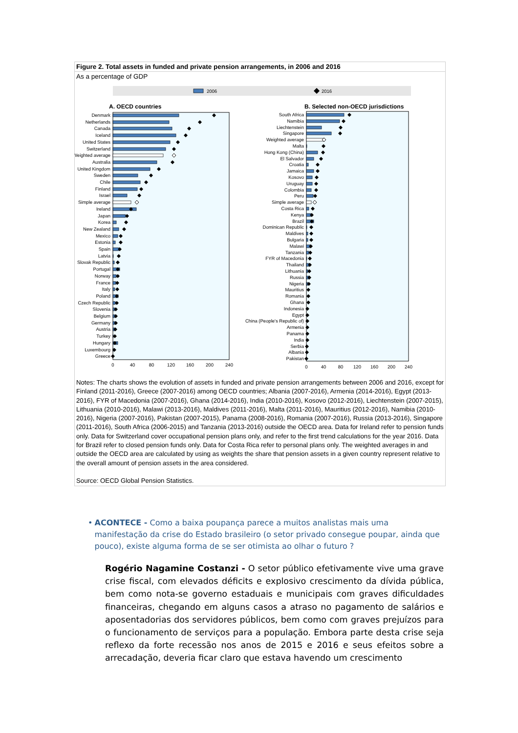Figure 2. Total assets in funded and private pension arrangements, in 2006 and 2016
As a percentage of GDP
2006
2016
A. OECD countries
B. Selected non-OECD jurisdictions
Denmark
Netherlands
Canada
Iceland
United States
Switzerland
Weighted average
Australia
United Kingdom
Sweden
Chile
Finland
Israel
Simple average
Ireland
Japan
Korea
New Zealand
Mexico
Estonia
Spain
Latvia
Slovak Republic
Portugal
Norway
France
Italy
Poland
Czech Republic
Slovenia
Belgium
Germany
Austria
Turkey
Hungary
Luxembourg
Greece
South Africa
Namibia
Liechtenstein
Singapore
Weighted average
Malta
Hong Kong (China)
El Salvador
Croatia
Jamaica
Kosovo
Uruguay
Colombia
Peru
Simple average
Costa Rica
Kenya
Brazil
Dominican Republic
Maldives
Bulgaria
Malawi
Tanzania
FYR of Macedonia
Thailand
Lithuania
Russia
Nigeria
Mauritius
Romania
Ghana
Indonesia
Egypt
China (People's Republic of)
Armenia
Panama
India
Serbia
Albania
Pakistan
0
40
80
120
160
200
240
0
40
80
120
160
200
240
Notes: The charts shows the evolution of assets in funded and private pension arrangements between 2006 and 2016, except for Finland (2011-2016), Greece (2007-2016) among OECD countries; Albania (2007-2016), Armenia (2014-2016), Egypt (2013-2016), FYR of Macedonia (2007-2016), Ghana (2014-2016), India (2010-2016), Kosovo (2012-2016), Liechtenstein (2007-2015), Lithuania (2010-2016), Malawi (2013-2016), Maldives (2011-2016), Malta (2011-2016), Mauritius (2012-2016), Namibia (2010-2016), Nigeria (2007-2016), Pakistan (2007-2015), Panama (2008-2016), Romania (2007-2016), Russia (2013-2016), Singapore (2011-2016), South Africa (2006-2015) and Tanzania (2013-2016) outside the OECD area. Data for Ireland refer to pension funds only. Data for Switzerland cover occupational pension plans only, and refer to the first trend calculations for the year 2016. Data for Brazil refer to closed pension funds only. Data for Costa Rica refer to personal plans only. The weighted averages in and outside the OECD area are calculated by using as weights the share that pension assets in a given country represent relative to the overall amount of pension assets in the area considered.
Source: OECD Global Pension Statistics.
• ACONTECE - Como a baixa poupança parece a muitos analistas mais uma manifestação da crise do Estado brasileiro (o setor privado consegue poupar, ainda que pouco), existe alguma forma de se ser otimista ao olhar o futuro ?
Rogério Nagamine Costanzi - O setor público efetivamente vive uma grave crise fiscal, com elevados déficits e explosivo crescimento da dívida pública, bem como nota-se governo estaduais e municipais com graves dificuldades financeiras, chegando em alguns casos a atraso no pagamento de salários e aposentadorias dos servidores públicos, bem como com graves prejuízos para o funcionamento de serviços para a população. Embora parte desta crise seja reflexo da forte recessão nos anos de 2015 e 2016 e seus efeitos sobre a arrecadação, deveria ficar claro que estava havendo um crescimento